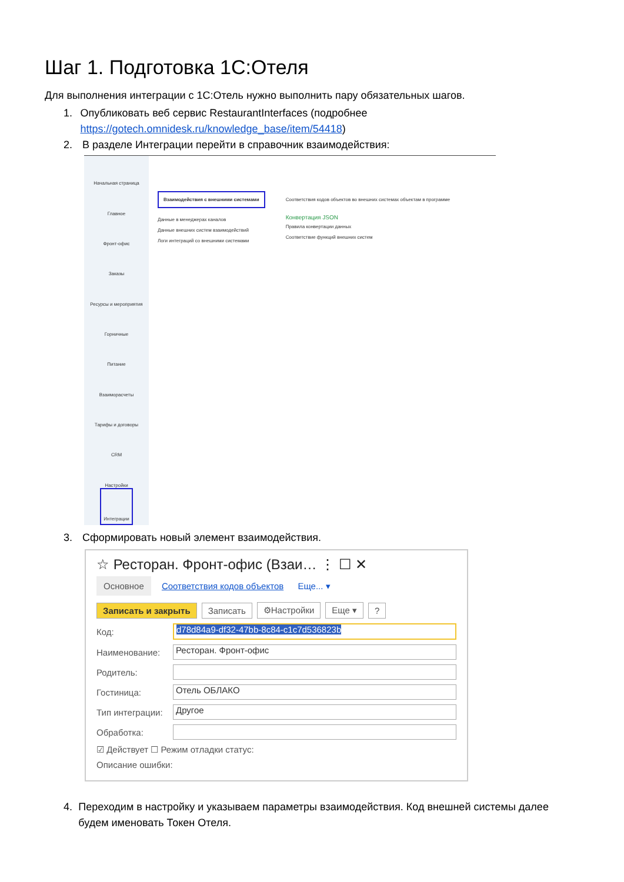Шаг 1. Подготовка 1С:Отеля
Для выполнения интеграции с 1С:Отель нужно выполнить пару обязательных шагов.
1. Опубликовать веб сервис RestaurantInterfaces (подробнее https://gotech.omnidesk.ru/knowledge_base/item/54418)
2. В разделе Интеграции перейти в справочник взаимодействия:
Начальная страница
Главное
Фронт-офис
Заказы
Ресурсы и мероприятия
Горничные
Питание
Взаиморасчеты
Тарифы и договоры
CRM
Настройки
Интеграции
Взаимодействия с внешними системами
Данные в менеджерах каналов
Данные внешних систем взаимодействий
Логи интеграций со внешними системами
Соответствия кодов объектов во внешних системах объектам в программе
Конвертация JSON
Правила конвертации данных
Соответствие функций внешних систем
3. Сформировать новый элемент взаимодействия.
☆ Ресторан. Фронт-офис (Взаи… ⋮ ☐ ✕
Основное Соответствия кодов объектов Еще... ▾
Записать и закрыть Записать ⚙Настройки Еще ▾?
Код: d78d84a9-df32-47bb-8c84-c1c7d536823b
Наименование: Ресторан. Фронт-офис
Родитель:
Гостиница: Отель ОБЛАКО
Тип интеграции: Другое
Обработка:
☑ Действует ☐ Режим отладки статус:
Описание ошибки:
4. Переходим в настройку и указываем параметры взаимодействия. Код внешней системы далее будем именовать Токен Отеля.